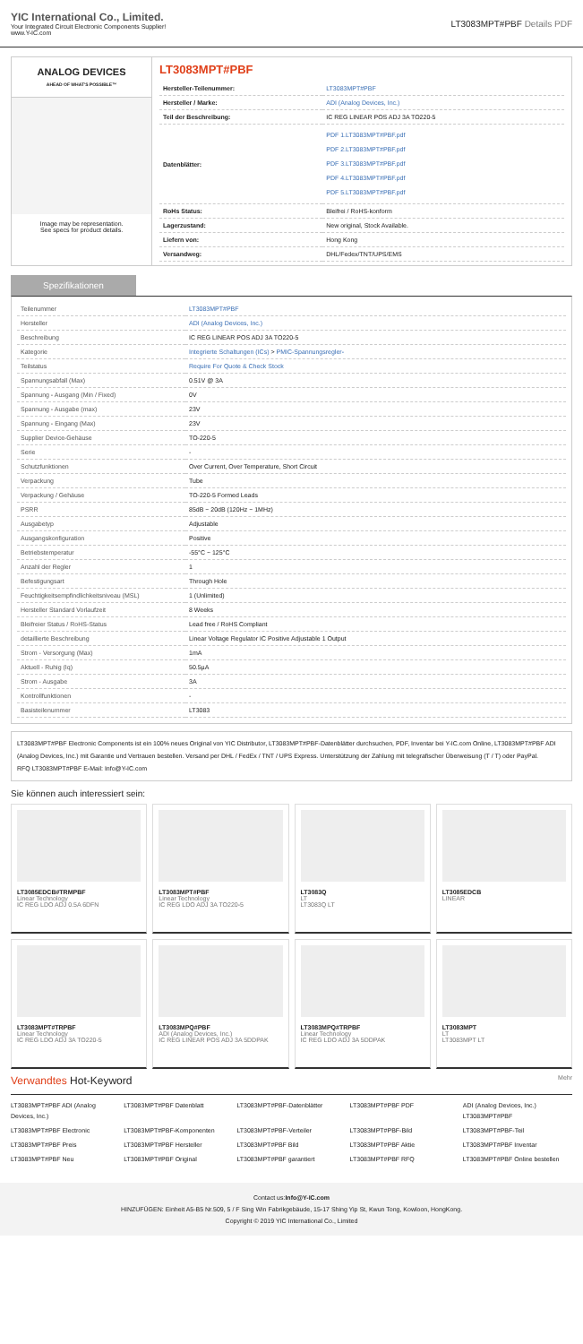YIC International Co., Limited.
Your Integrated Circuit Electronic Components Supplier!
www.Y-IC.com
LT3083MPT#PBF Details PDF
ANALOG DEVICES
AHEAD OF WHAT'S POSSIBLE™
Image may be representation.
See specs for product details.
LT3083MPT#PBF
| Hersteller-Teilenummer: | LT3083MPT#PBF |
| Hersteller / Marke: | ADI (Analog Devices, Inc.) |
| Teil der Beschreibung: | IC REG LINEAR POS ADJ 3A TO220-5 |
| Datenblätter: | PDF 1.LT3083MPT#PBF.pdf PDF 2.LT3083MPT#PBF.pdf PDF 3.LT3083MPT#PBF.pdf PDF 4.LT3083MPT#PBF.pdf PDF 5.LT3083MPT#PBF.pdf |
| RoHs Status: | Bleifrei / RoHS-konform |
| Lagerzustand: | New original, Stock Available. |
| Liefern von: | Hong Kong |
| Versandweg: | DHL/Fedex/TNT/UPS/EMS |
Spezifikationen
| Teilenummer | LT3083MPT#PBF |
| Hersteller | ADI (Analog Devices, Inc.) |
| Beschreibung | IC REG LINEAR POS ADJ 3A TO220-5 |
| Kategorie | Integrierte Schaltungen (ICs) > PMIC-Spannungsregler- |
| Teilstatus | Require For Quote & Check Stock |
| Spannungsabfall (Max) | 0.51V @ 3A |
| Spannung - Ausgang (Min / Fixed) | 0V |
| Spannung - Ausgabe (max) | 23V |
| Spannung - Eingang (Max) | 23V |
| Supplier Device-Gehäuse | TO-220-5 |
| Serie | - |
| Schutzfunktionen | Over Current, Over Temperature, Short Circuit |
| Verpackung | Tube |
| Verpackung / Gehäuse | TO-220-5 Formed Leads |
| PSRR | 85dB ~ 20dB (120Hz ~ 1MHz) |
| Ausgabetyp | Adjustable |
| Ausgangskonfiguration | Positive |
| Betriebstemperatur | -55°C ~ 125°C |
| Anzahl der Regler | 1 |
| Befestigungsart | Through Hole |
| Feuchtigkeitsempfindlichkeitsniveau (MSL) | 1 (Unlimited) |
| Hersteller Standard Vorlaufzeit | 8 Weeks |
| Bleifreier Status / RoHS-Status | Lead free / RoHS Compliant |
| detaillierte Beschreibung | Linear Voltage Regulator IC Positive Adjustable 1 Output |
| Strom - Versorgung (Max) | 1mA |
| Aktuell - Ruhig (Iq) | 50.5µA |
| Strom - Ausgabe | 3A |
| Kontrollfunktionen | - |
| Basisteilenummer | LT3083 |
LT3083MPT#PBF Electronic Components ist ein 100% neues Original von YIC Distributor, LT3083MPT#PBF-Datenblätter durchsuchen, PDF, Inventar bei Y-IC.com Online, LT3083MPT#PBF ADI (Analog Devices, Inc.) mit Garantie und Vertrauen bestellen. Versand per DHL / FedEx / TNT / UPS Express. Unterstützung der Zahlung mit telegrafischer Überweisung (T / T) oder PayPal.
RFQ LT3083MPT#PBF E-Mail: Info@Y-IC.com
Sie können auch interessiert sein:
LT3085EDCB#TRMPBF
Linear Technology
IC REG LDO ADJ 0.5A 6DFN
LT3083MPT#PBF
Linear Technology
IC REG LDO ADJ 3A TO220-5
LT3083Q
LT
LT3083Q LT
LT3085EDCB
LINEAR
LT3083MPT#TRPBF
Linear Technology
IC REG LDO ADJ 3A TO220-5
LT3083MPQ#PBF
ADI (Analog Devices, Inc.)
IC REG LINEAR POS ADJ 3A 5DDPAK
LT3083MPQ#TRPBF
Linear Technology
IC REG LDO ADJ 3A 5DDPAK
LT3083MPT
LT
LT3083MPT LT
Verwandtes Hot-Keyword Mehr
LT3083MPT#PBF ADI (Analog Devices, Inc.)
LT3083MPT#PBF Datenblatt
LT3083MPT#PBF-Datenblätter
LT3083MPT#PBF PDF
ADI (Analog Devices, Inc.) LT3083MPT#PBF
LT3083MPT#PBF Electronic
LT3083MPT#PBF-Komponenten
LT3083MPT#PBF-Verteiler
LT3083MPT#PBF-Bild
LT3083MPT#PBF-Teil
LT3083MPT#PBF Preis
LT3083MPT#PBF Hersteller
LT3083MPT#PBF Bild
LT3083MPT#PBF Aktie
LT3083MPT#PBF Inventar
LT3083MPT#PBF Neu
LT3083MPT#PBF Original
LT3083MPT#PBF garantiert
LT3083MPT#PBF RFQ
LT3083MPT#PBF Online bestellen
Contact us:Info@Y-IC.com
HINZUFÜGEN: Einheit A5-B5 Nr.509, 5 / F Sing Win Fabrikgebäude, 15-17 Shing Yip St, Kwun Tong, Kowloon, HongKong.
Copyright © 2019 YIC International Co., Limited